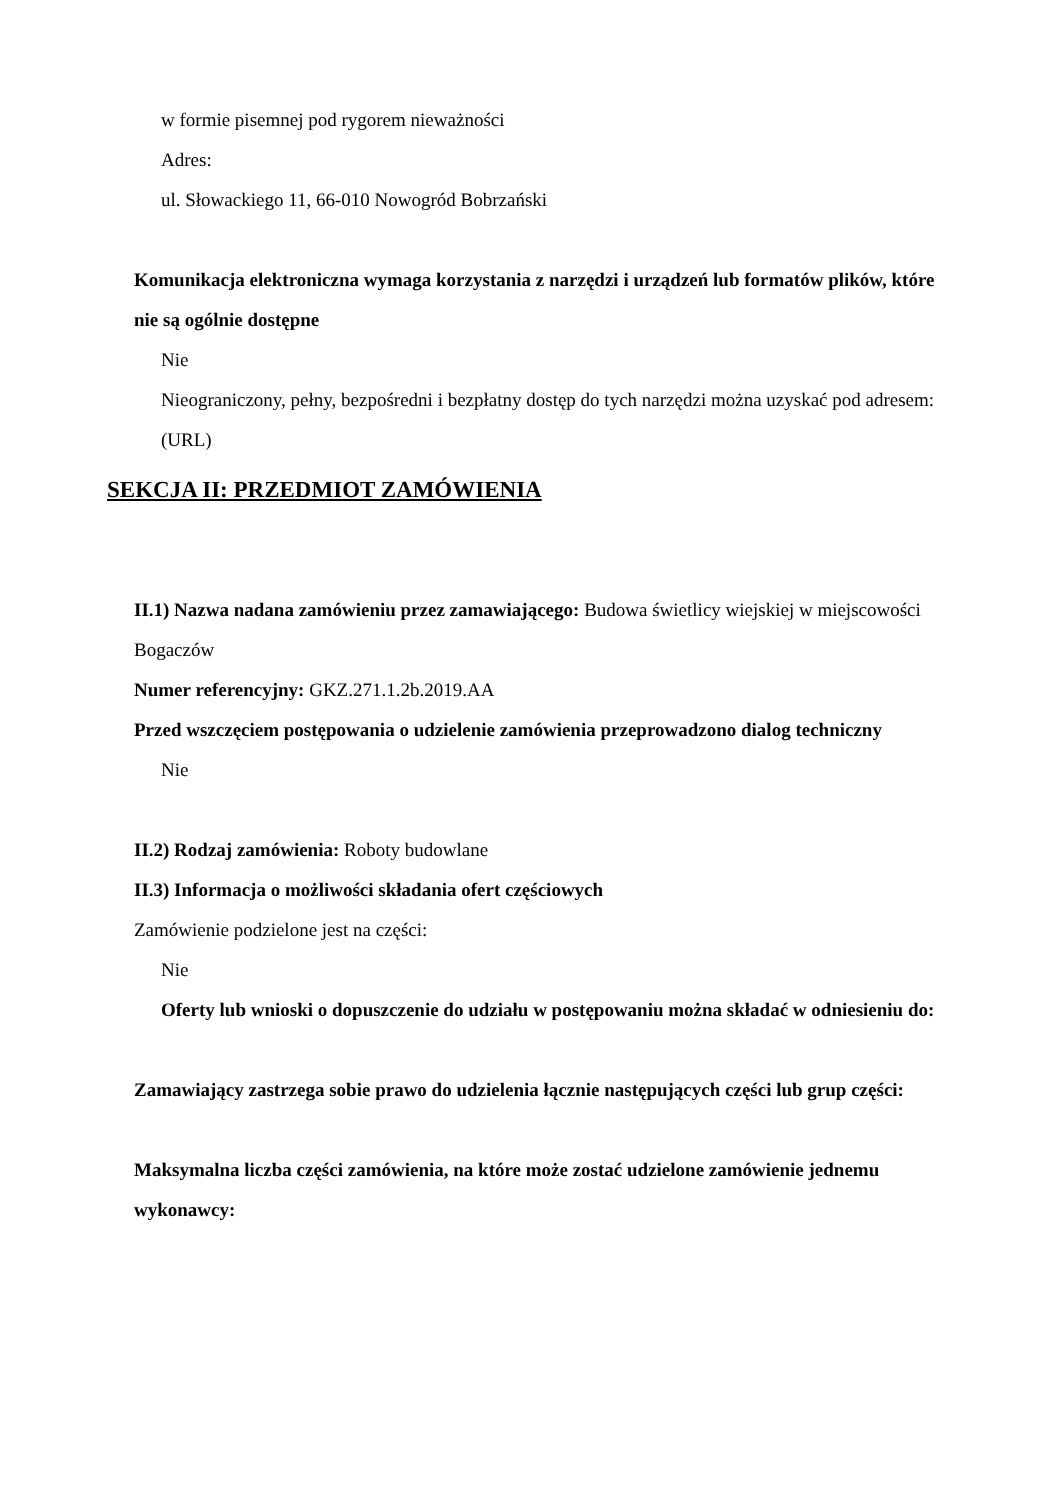w formie pisemnej pod rygorem nieważności
Adres:
ul. Słowackiego 11, 66-010 Nowogród Bobrzański
Komunikacja elektroniczna wymaga korzystania z narzędzi i urządzeń lub formatów plików, które nie są ogólnie dostępne
Nie
Nieograniczony, pełny, bezpośredni i bezpłatny dostęp do tych narzędzi można uzyskać pod adresem: (URL)
SEKCJA II: PRZEDMIOT ZAMÓWIENIA
II.1) Nazwa nadana zamówieniu przez zamawiającego: Budowa świetlicy wiejskiej w miejscowości Bogaczów
Numer referencyjny: GKZ.271.1.2b.2019.AA
Przed wszczęciem postępowania o udzielenie zamówienia przeprowadzono dialog techniczny
Nie
II.2) Rodzaj zamówienia: Roboty budowlane
II.3) Informacja o możliwości składania ofert częściowych
Zamówienie podzielone jest na części:
Nie
Oferty lub wnioski o dopuszczenie do udziału w postępowaniu można składać w odniesieniu do:
Zamawiający zastrzega sobie prawo do udzielenia łącznie następujących części lub grup części:
Maksymalna liczba części zamówienia, na które może zostać udzielone zamówienie jednemu wykonawcy: